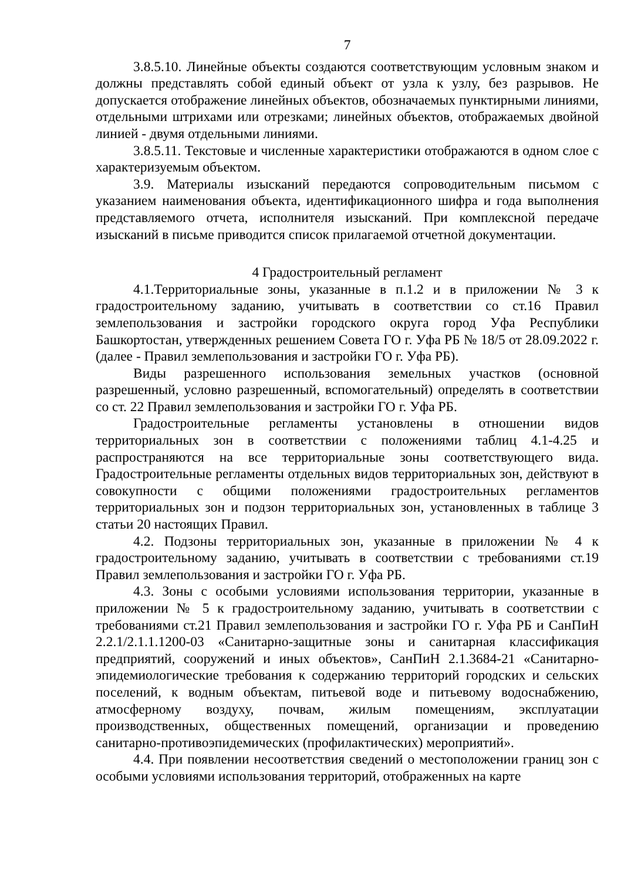7
3.8.5.10. Линейные объекты создаются соответствующим условным знаком и должны представлять собой единый объект от узла к узлу, без разрывов. Не допускается отображение линейных объектов, обозначаемых пунктирными линиями, отдельными штрихами или отрезками; линейных объектов, отображаемых двойной линией - двумя отдельными линиями.
3.8.5.11. Текстовые и численные характеристики отображаются в одном слое с характеризуемым объектом.
3.9. Материалы изысканий передаются сопроводительным письмом с указанием наименования объекта, идентификационного шифра и года выполнения представляемого отчета, исполнителя изысканий. При комплексной передаче изысканий в письме приводится список прилагаемой отчетной документации.
4 Градостроительный регламент
4.1.Территориальные зоны, указанные в п.1.2 и в приложении № 3 к градостроительному заданию, учитывать в соответствии со ст.16 Правил землепользования и застройки городского округа город Уфа Республики Башкортостан, утвержденных решением Совета ГО г. Уфа РБ № 18/5 от 28.09.2022 г. (далее - Правил землепользования и застройки ГО г. Уфа РБ).
Виды разрешенного использования земельных участков (основной разрешенный, условно разрешенный, вспомогательный) определять в соответствии со ст. 22 Правил землепользования и застройки ГО г. Уфа РБ.
Градостроительные регламенты установлены в отношении видов территориальных зон в соответствии с положениями таблиц 4.1-4.25 и распространяются на все территориальные зоны соответствующего вида. Градостроительные регламенты отдельных видов территориальных зон, действуют в совокупности с общими положениями градостроительных регламентов территориальных зон и подзон территориальных зон, установленных в таблице 3 статьи 20 настоящих Правил.
4.2. Подзоны территориальных зон, указанные в приложении № 4 к градостроительному заданию, учитывать в соответствии с требованиями ст.19 Правил землепользования и застройки ГО г. Уфа РБ.
4.3. Зоны с особыми условиями использования территории, указанные в приложении № 5 к градостроительному заданию, учитывать в соответствии с требованиями ст.21 Правил землепользования и застройки ГО г. Уфа РБ и СанПиН 2.2.1/2.1.1.1200-03 «Санитарно-защитные зоны и санитарная классификация предприятий, сооружений и иных объектов», СанПиН 2.1.3684-21 «Санитарно-эпидемиологические требования к содержанию территорий городских и сельских поселений, к водным объектам, питьевой воде и питьевому водоснабжению, атмосферному воздуху, почвам, жилым помещениям, эксплуатации производственных, общественных помещений, организации и проведению санитарно-противоэпидемических (профилактических) мероприятий».
4.4. При появлении несоответствия сведений о местоположении границ зон с особыми условиями использования территорий, отображенных на карте